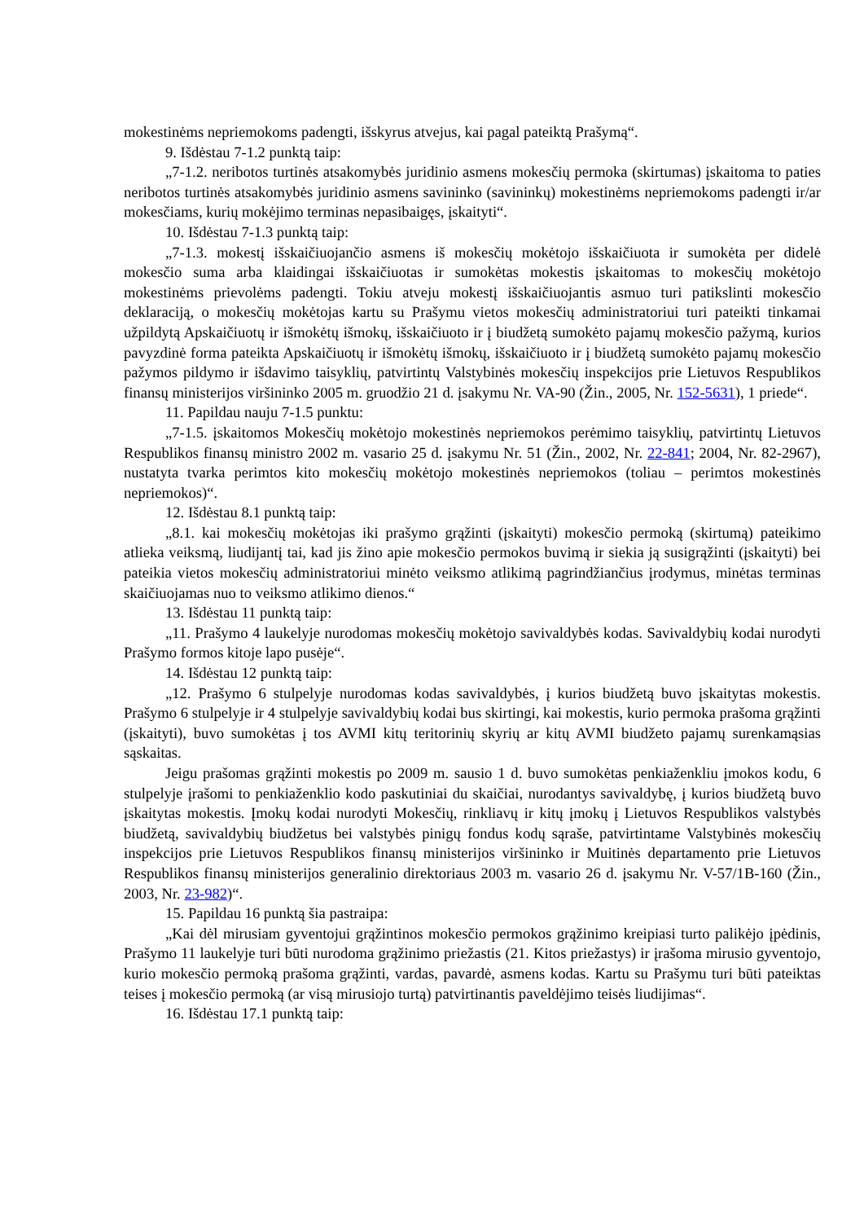mokestinėms nepriemokoms padengti, išskyrus atvejus, kai pagal pateiktą Prašymą“.
9. Išdėstau 7-1.2 punktą taip:
„7-1.2. neribotos turtinės atsakomybės juridinio asmens mokesčių permoka (skirtumas) įskaitoma to paties neribotos turtinės atsakomybės juridinio asmens savininko (savininkų) mokestinėms nepriemokoms padengti ir/ar mokesčiams, kurių mokėjimo terminas nepasibaigęs, įskaityti“.
10. Išdėstau 7-1.3 punktą taip:
„7-1.3. mokestį išskaičiuojančio asmens iš mokesčių mokėtojo išskaičiuota ir sumokėta per didelė mokesčio suma arba klaidingai išskaičiuotas ir sumokėtas mokestis įskaitomas to mokesčių mokėtojo mokestinėms prievolėms padengti. Tokiu atveju mokestį išskaičiuojantis asmuo turi patikslinti mokesčio deklaraciją, o mokesčių mokėtojas kartu su Prašymu vietos mokesčių administratoriui turi pateikti tinkamai užpildytą Apskaičiuotų ir išmokėtų išmokų, išskaičiuoto ir į biudžetą sumokėto pajamų mokesčio pažymą, kurios pavyzdinė forma pateikta Apskaičiuotų ir išmokėtų išmokų, išskaičiuoto ir į biudžetą sumokėto pajamų mokesčio pažymos pildymo ir išdavimo taisyklių, patvirtintų Valstybinės mokesčių inspekcijos prie Lietuvos Respublikos finansų ministerijos viršininko 2005 m. gruodžio 21 d. įsakymu Nr. VA-90 (Žin., 2005, Nr. 152-5631), 1 priede“.
11. Papildau nauju 7-1.5 punktu:
„7-1.5. įskaitomos Mokesčių mokėtojo mokestinės nepriemokos perėmimo taisyklių, patvirtintų Lietuvos Respublikos finansų ministro 2002 m. vasario 25 d. įsakymu Nr. 51 (Žin., 2002, Nr. 22-841; 2004, Nr. 82-2967), nustatyta tvarka perimtos kito mokesčių mokėtojo mokestinės nepriemokos (toliau – perimtos mokestinės nepriemokos)“.
12. Išdėstau 8.1 punktą taip:
„8.1. kai mokesčių mokėtojas iki prašymo grąžinti (įskaityti) mokesčio permoką (skirtumą) pateikimo atlieka veiksmą, liudijantį tai, kad jis žino apie mokesčio permokos buvimą ir siekia ją susigrąžinti (įskaityti) bei pateikia vietos mokesčių administratoriui minėto veiksmo atlikimą pagrindžiančius įrodymus, minėtas terminas skaičiuojamas nuo to veiksmo atlikimo dienos.“
13. Išdėstau 11 punktą taip:
„11. Prašymo 4 laukelyje nurodomas mokesčių mokėtojo savivaldybės kodas. Savivaldybių kodai nurodyti Prašymo formos kitoje lapo pusėje“.
14. Išdėstau 12 punktą taip:
„12. Prašymo 6 stulpelyje nurodomas kodas savivaldybės, į kurios biudžetą buvo įskaitytas mokestis. Prašymo 6 stulpelyje ir 4 stulpelyje savivaldybių kodai bus skirtingi, kai mokestis, kurio permoka prašoma grąžinti (įskaityti), buvo sumokėtas į tos AVMI kitų teritorinių skyrių ar kitų AVMI biudžeto pajamų surenkamąsias sąskaitas.
Jeigu prašomas grąžinti mokestis po 2009 m. sausio 1 d. buvo sumokėtas penkiaženkliu įmokos kodu, 6 stulpelyje įrašomi to penkiaženklio kodo paskutiniai du skaičiai, nurodantys savivaldybę, į kurios biudžetą buvo įskaitytas mokestis. Įmokų kodai nurodyti Mokesčių, rinkliavų ir kitų įmokų į Lietuvos Respublikos valstybės biudžetą, savivaldybių biudžetus bei valstybės pinigų fondus kodų sąraše, patvirtintame Valstybinės mokesčių inspekcijos prie Lietuvos Respublikos finansų ministerijos viršininko ir Muitinės departamento prie Lietuvos Respublikos finansų ministerijos generalinio direktoriaus 2003 m. vasario 26 d. įsakymu Nr. V-57/1B-160 (Žin., 2003, Nr. 23-982)“.
15. Papildau 16 punktą šia pastraipa:
„Kai dėl mirusiam gyventojui grąžintinos mokesčio permokos grąžinimo kreipiasi turto palikėjo įpėdinis, Prašymo 11 laukelyje turi būti nurodoma grąžinimo priežastis (21. Kitos priežastys) ir įrašoma mirusio gyventojo, kurio mokesčio permoką prašoma grąžinti, vardas, pavardė, asmens kodas. Kartu su Prašymu turi būti pateiktas teises į mokesčio permoką (ar visą mirusiojo turtą) patvirtinantis paveldėjimo teisės liudijimas“.
16. Išdėstau 17.1 punktą taip: